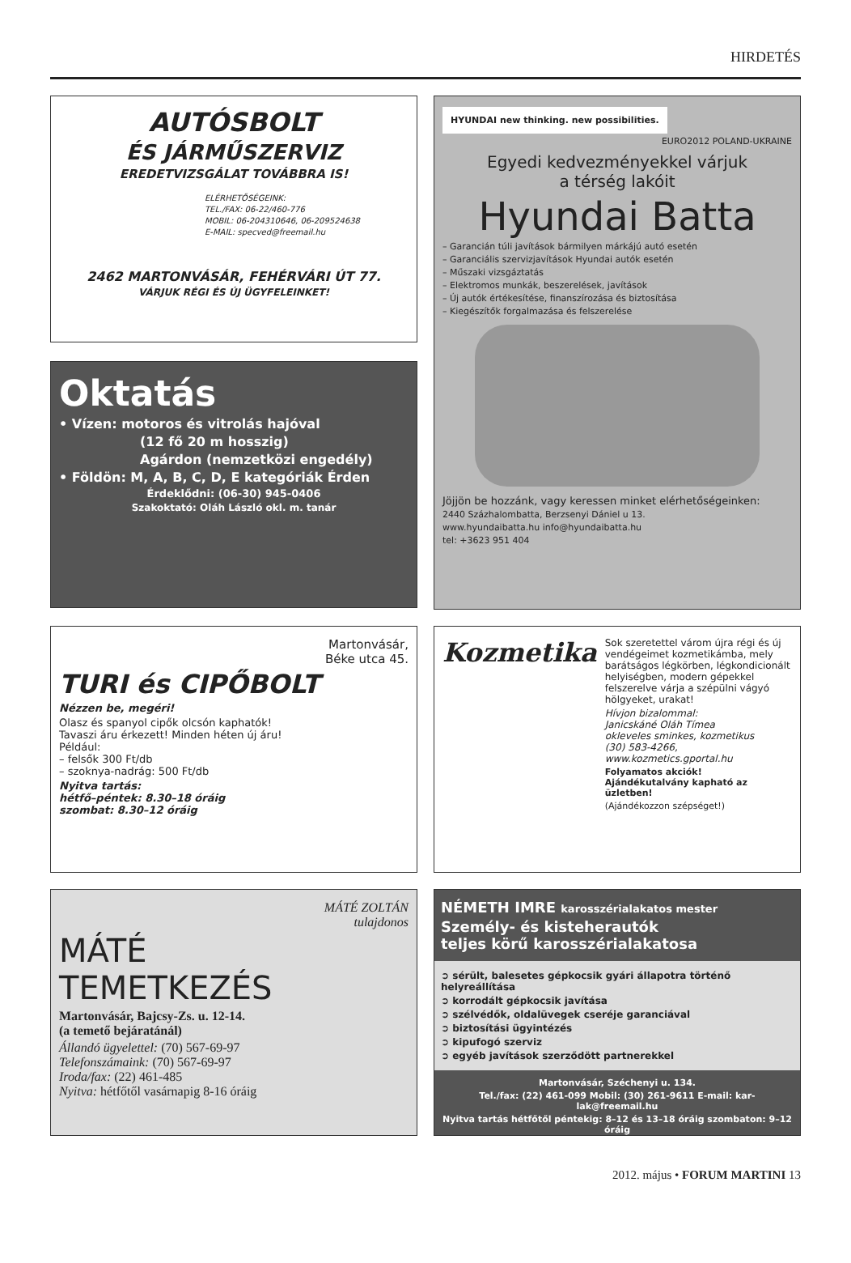HIRDETÉS
AUTÓSBOLT
ÉS JÁRMŰSZERVIZ
EREDETVIZSGÁLAT TOVÁBBRA IS!
ELÉRHETŐSÉGEINK:
TEL./FAX: 06-22/460-776
MOBIL: 06-204310646, 06-209524638
E-MAIL: specved@freemail.hu
2462 MARTONVÁSÁR, FEHÉRVÁRI ÚT 77.
VÁRJUK RÉGI ÉS ÚJ ÜGYFELEINKET!
HYUNDAI new thinking. new possibilities.
EURO2012 POLAND-UKRAINE
Egyedi kedvezményekkel várjuk
a térség lakóit
Hyundai Batta
– Garancián túli javítások bármilyen márkájú autó esetén
– Garanciális szervizjavítások Hyundai autók esetén
– Műszaki vizsgáztatás
– Elektromos munkák, beszerelések, javítások
– Új autók értékesítése, finanszírozása és biztosítása
– Kiegészítők forgalmazása és felszerelése
Jöjjön be hozzánk, vagy keressen minket elérhetőségeinken:
2440 Százhalombatta, Berzsenyi Dániel u 13.
www.hyundaibatta.hu info@hyundaibatta.hu
tel: +3623 951 404
Oktatás
• Vízen: motoros és vitrolás hajóval
(12 fő 20 m hosszig)
Agárdon (nemzetközi engedély)
• Földön: M, A, B, C, D, E kategóriák Érden
Érdeklődni: (06-30) 945-0406
Szakoktató: Oláh László okl. m. tanár
Martonvásár,
Béke utca 45.
TURI és CIPŐBOLT
Nézzen be, megéri!
Olasz és spanyol cipők olcsón kaphatók!
Tavaszi áru érkezett! Minden héten új áru!
Például:
– felsők 300 Ft/db
– szoknya-nadrág: 500 Ft/db
Nyitva tartás:
hétfő–péntek: 8.30–18 óráig
szombat: 8.30–12 óráig
Kozmetika
Sok szeretettel várom újra régi és új vendégeimet kozmetikámba, mely barátságos légkörben, légkondicionált helyiségben, modern gépekkel felszerelve várja a szépülni vágyó hölgyeket, urakat!
Hívjon bizalommal:
Janicskáné Oláh Tímea
okleveles sminkes, kozmetikus
(30) 583-4266,
www.kozmetics.gportal.hu
Folyamatos akciók!
Ajándékutalvány kapható az üzletben!
(Ajándékozzon szépséget!)
MÁTÉ ZOLTÁN
tulajdonos
MÁTÉ
TEMETKEZÉS
Martonvásár, Bajcsy-Zs. u. 12-14.
(a temető bejáratánál)
Állandó ügyelettel: (70) 567-69-97
Telefonszámaink: (70) 567-69-97
Iroda/fax: (22) 461-485
Nyitva: hétfőtől vasárnapig 8-16 óráig
NÉMETH IMRE karosszérialakatos mester
Személy- és kisteherautók
teljes körű karosszérialakatosa
➲ sérült, balesetes gépkocsik gyári állapotra történő helyreállítása
➲ korrodált gépkocsik javítása
➲ szélvédők, oldalüvegek cseréje garanciával
➲ biztosítási ügyintézés
➲ kipufogó szerviz
➲ egyéb javítások szerződött partnerekkel
Martonvásár, Széchenyi u. 134.
Tel./fax: (22) 461-099 Mobil: (30) 261-9611 E-mail: kar-lak@freemail.hu
Nyitva tartás hétfőtől péntekig: 8–12 és 13–18 óráig szombaton: 9–12 óráig
2012. május • FORUM MARTINI 13